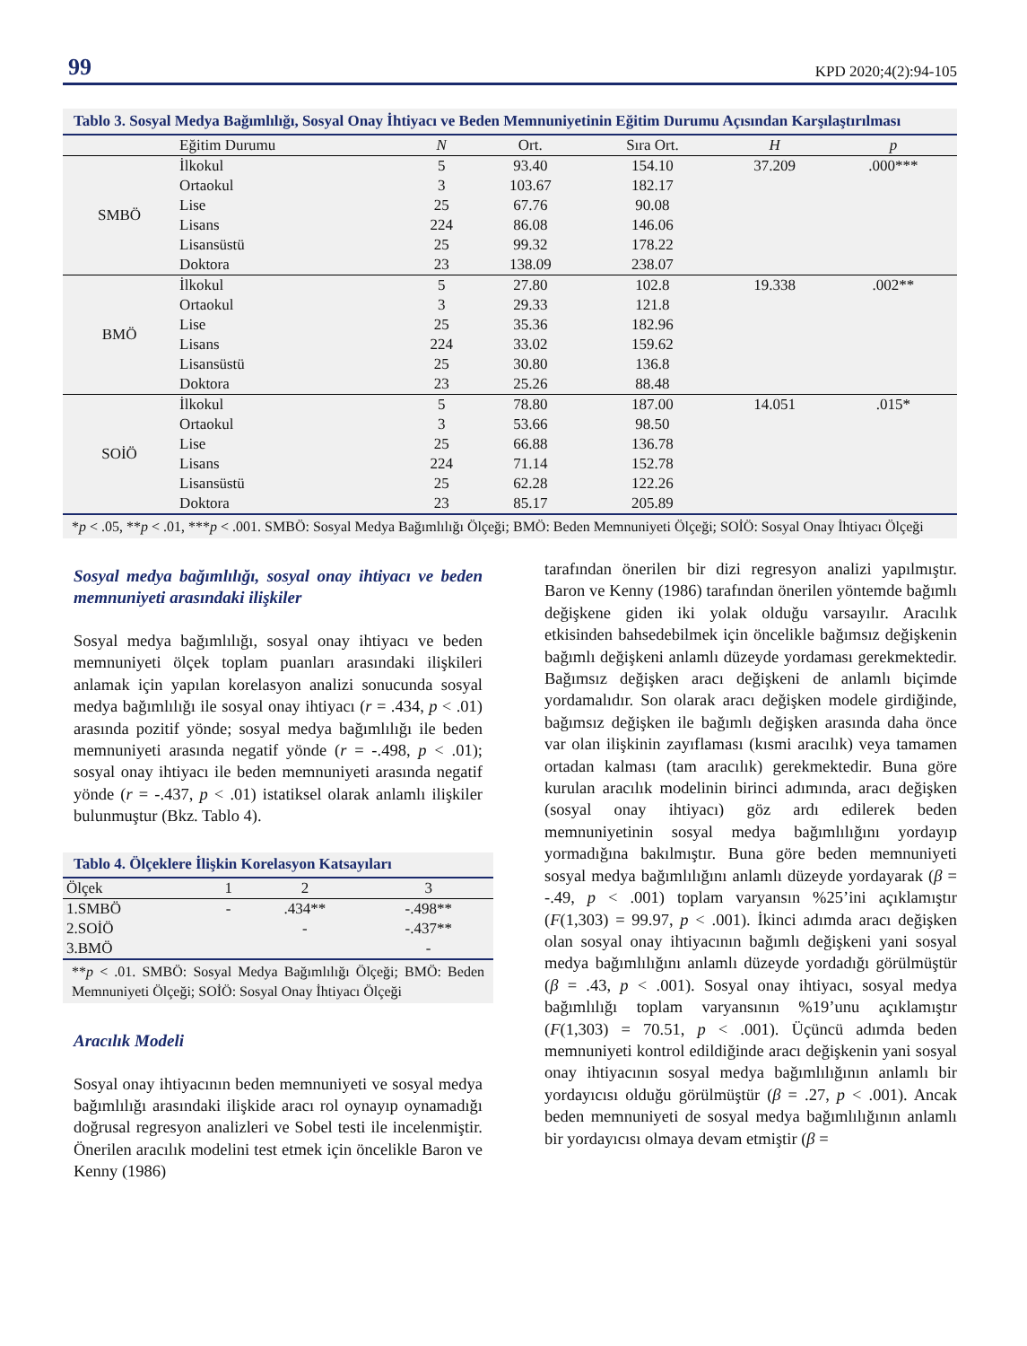99 KPD 2020;4(2):94-105
Tablo 3. Sosyal Medya Bağımlılığı, Sosyal Onay İhtiyacı ve Beden Memnuniyetinin Eğitim Durumu Açısından Karşılaştırılması
| | Eğitim Durumu | N | Ort. | Sıra Ort. | H | p |
| --- | --- | --- | --- | --- | --- | --- |
| SMBÖ | İlkokul | 5 | 93.40 | 154.10 | 37.209 | .000*** |
| | Ortaokul | 3 | 103.67 | 182.17 | | |
| | Lise | 25 | 67.76 | 90.08 | | |
| | Lisans | 224 | 86.08 | 146.06 | | |
| | Lisansüstü | 25 | 99.32 | 178.22 | | |
| | Doktora | 23 | 138.09 | 238.07 | | |
| BMÖ | İlkokul | 5 | 27.80 | 102.8 | 19.338 | .002** |
| | Ortaokul | 3 | 29.33 | 121.8 | | |
| | Lise | 25 | 35.36 | 182.96 | | |
| | Lisans | 224 | 33.02 | 159.62 | | |
| | Lisansüstü | 25 | 30.80 | 136.8 | | |
| | Doktora | 23 | 25.26 | 88.48 | | |
| SOİÖ | İlkokul | 5 | 78.80 | 187.00 | 14.051 | .015* |
| | Ortaokul | 3 | 53.66 | 98.50 | | |
| | Lise | 25 | 66.88 | 136.78 | | |
| | Lisans | 224 | 71.14 | 152.78 | | |
| | Lisansüstü | 25 | 62.28 | 122.26 | | |
| | Doktora | 23 | 85.17 | 205.89 | | |
*p < .05, **p < .01, ***p < .001. SMBÖ: Sosyal Medya Bağımlılığı Ölçeği; BMÖ: Beden Memnuniyeti Ölçeği; SOİÖ: Sosyal Onay İhtiyacı Ölçeği
Sosyal medya bağımlılığı, sosyal onay ihtiyacı ve beden memnuniyeti arasındaki ilişkiler
Sosyal medya bağımlılığı, sosyal onay ihtiyacı ve beden memnuniyeti ölçek toplam puanları arasındaki ilişkileri anlamak için yapılan korelasyon analizi sonucunda sosyal medya bağımlılığı ile sosyal onay ihtiyacı (r = .434, p < .01) arasında pozitif yönde; sosyal medya bağımlılığı ile beden memnuniyeti arasında negatif yönde (r = -.498, p < .01); sosyal onay ihtiyacı ile beden memnuniyeti arasında negatif yönde (r = -.437, p < .01) istatiksel olarak anlamlı ilişkiler bulunmuştur (Bkz. Tablo 4).
Tablo 4. Ölçeklere İlişkin Korelasyon Katsayıları
| Ölçek | 1 | 2 | 3 |
| --- | --- | --- | --- |
| 1.SMBÖ | - | .434** | -.498** |
| 2.SOİÖ | | - | -.437** |
| 3.BMÖ | | | - |
**p < .01. SMBÖ: Sosyal Medya Bağımlılığı Ölçeği; BMÖ: Beden Memnuniyeti Ölçeği; SOİÖ: Sosyal Onay İhtiyacı Ölçeği
Aracılık Modeli
Sosyal onay ihtiyacının beden memnuniyeti ve sosyal medya bağımlılığı arasındaki ilişkide aracı rol oynayıp oynamadığı doğrusal regresyon analizleri ve Sobel testi ile incelenmiştir. Önerilen aracılık modelini test etmek için öncelikle Baron ve Kenny (1986)
tarafından önerilen bir dizi regresyon analizi yapılmıştır. Baron ve Kenny (1986) tarafından önerilen yöntemde bağımlı değişkene giden iki yolak olduğu varsayılır. Aracılık etkisinden bahsedebilmek için öncelikle bağımsız değişkenin bağımlı değişkeni anlamlı düzeyde yordaması gerekmektedir. Bağımsız değişken aracı değişkeni de anlamlı biçimde yordamalıdır. Son olarak aracı değişken modele girdiğinde, bağımsız değişken ile bağımlı değişken arasında daha önce var olan ilişkinin zayıflaması (kısmi aracılık) veya tamamen ortadan kalması (tam aracılık) gerekmektedir. Buna göre kurulan aracılık modelinin birinci adımında, aracı değişken (sosyal onay ihtiyacı) göz ardı edilerek beden memnuniyetinin sosyal medya bağımlılığını yordayıp yormadığına bakılmıştır. Buna göre beden memnuniyeti sosyal medya bağımlılığını anlamlı düzeyde yordayarak (β = -.49, p < .001) toplam varyansın %25’ini açıklamıştır (F(1,303) = 99.97, p < .001). İkinci adımda aracı değişken olan sosyal onay ihtiyacının bağımlı değişkeni yani sosyal medya bağımlılığını anlamlı düzeyde yordadığı görülmüştür (β = .43, p < .001). Sosyal onay ihtiyacı, sosyal medya bağımlılığı toplam varyansının %19’unu açıklamıştır (F(1,303) = 70.51, p < .001). Üçüncü adımda beden memnuniyeti kontrol edildiğinde aracı değişkenin yani sosyal onay ihtiyacının sosyal medya bağımlılığının anlamlı bir yordayıcısı olduğu görülmüştür (β = .27, p < .001). Ancak beden memnuniyeti de sosyal medya bağımlılığının anlamlı bir yordayıcısı olmaya devam etmiştir (β =